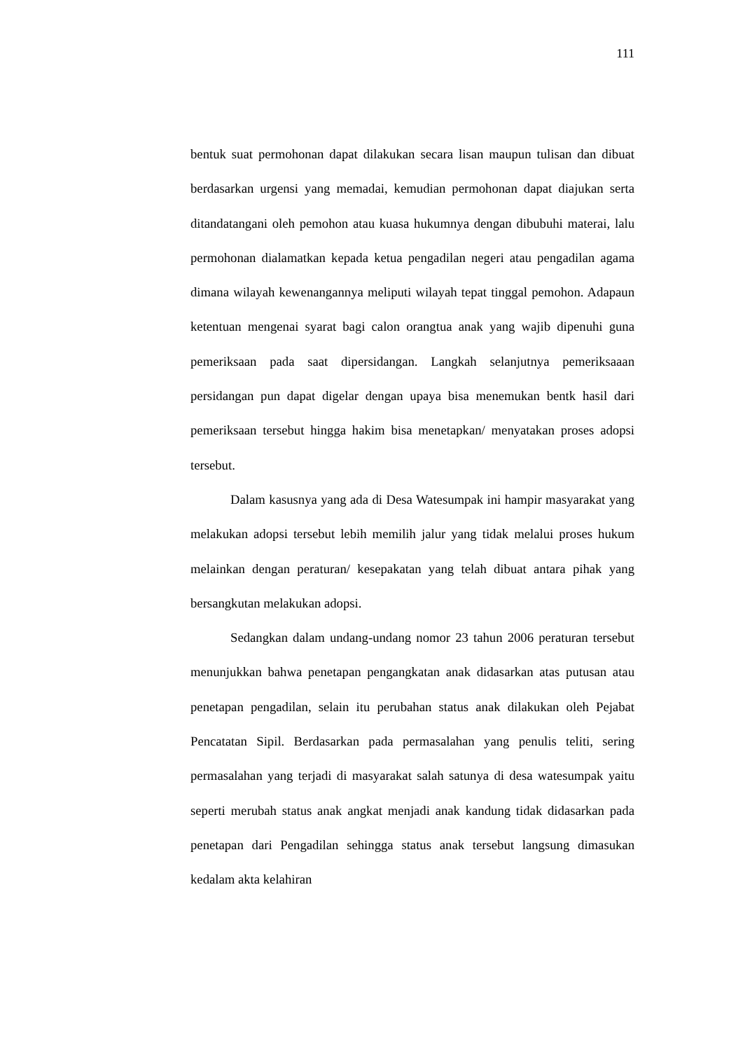111
bentuk suat permohonan dapat dilakukan secara lisan maupun tulisan dan dibuat berdasarkan urgensi yang memadai, kemudian permohonan dapat diajukan serta ditandatangani oleh pemohon atau kuasa hukumnya dengan dibubuhi materai, lalu permohonan dialamatkan kepada ketua pengadilan negeri atau pengadilan agama dimana wilayah kewenangannya meliputi wilayah tepat tinggal pemohon. Adapaun ketentuan mengenai syarat bagi calon orangtua anak yang wajib dipenuhi guna pemeriksaan pada saat dipersidangan. Langkah selanjutnya pemeriksaaan persidangan pun dapat digelar dengan upaya bisa menemukan bentk hasil dari pemeriksaan tersebut hingga hakim bisa menetapkan/ menyatakan proses adopsi tersebut.
Dalam kasusnya yang ada di Desa Watesumpak ini hampir masyarakat yang melakukan adopsi tersebut lebih memilih jalur yang tidak melalui proses hukum melainkan dengan peraturan/ kesepakatan yang telah dibuat antara pihak yang bersangkutan melakukan adopsi.
Sedangkan dalam undang-undang nomor 23 tahun 2006 peraturan tersebut menunjukkan bahwa penetapan pengangkatan anak didasarkan atas putusan atau penetapan pengadilan, selain itu perubahan status anak dilakukan oleh Pejabat Pencatatan Sipil. Berdasarkan pada permasalahan yang penulis teliti, sering permasalahan yang terjadi di masyarakat salah satunya di desa watesumpak yaitu seperti merubah status anak angkat menjadi anak kandung tidak didasarkan pada penetapan dari Pengadilan sehingga status anak tersebut langsung dimasukan kedalam akta kelahiran